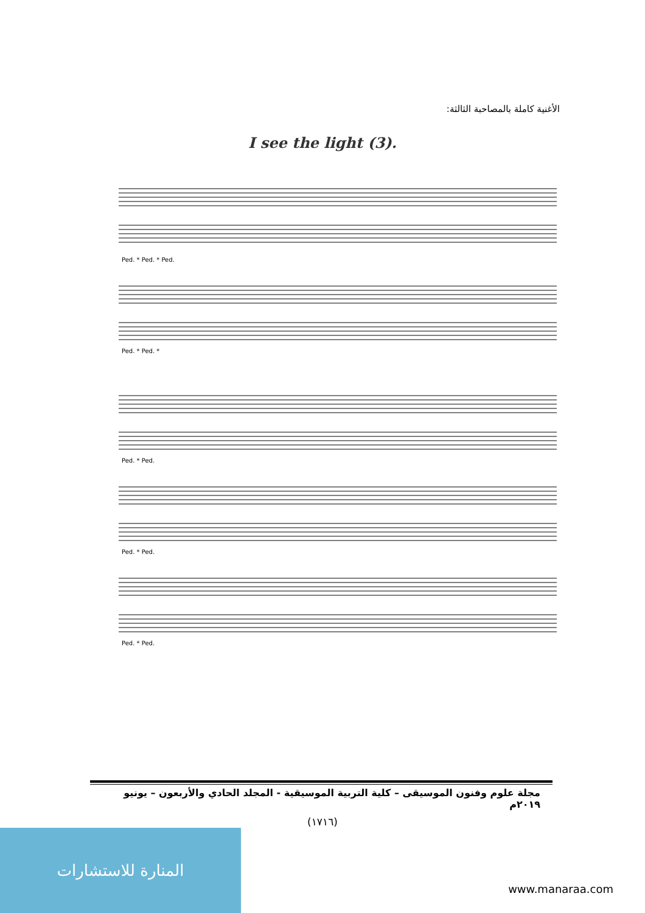الأغنية كاملة بالمصاحبة الثالثة:
I see the light (3).
Ped. * Ped. * Ped.
Ped. * Ped. *
Ped. * Ped.
Ped. * Ped.
Ped. * Ped.
مجلة علوم وفنون الموسيقى – كلية التربية الموسيقية - المجلد الحادي والأربعون – يونيو ٢٠١٩م
(١٧١٦)
المنارة للاستشارات
www.manaraa.com